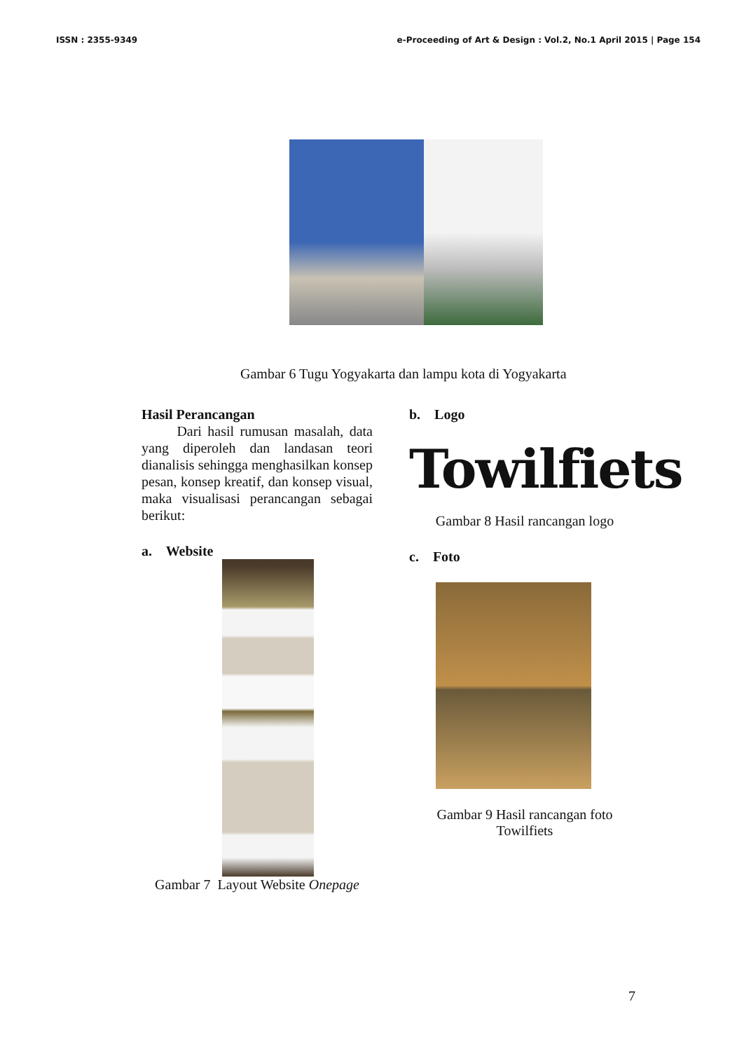ISSN : 2355-9349 e-Proceeding of Art & Design : Vol.2, No.1 April 2015 | Page 154
Gambar 6 Tugu Yogyakarta dan lampu kota di Yogyakarta
Hasil Perancangan
Dari hasil rumusan masalah, data yang diperoleh dan landasan teori dianalisis sehingga menghasilkan konsep pesan, konsep kreatif, dan konsep visual, maka visualisasi perancangan sebagai berikut:
a. Website
Gambar 7 Layout Website Onepage
b. Logo
Towilfiets
Gambar 8 Hasil rancangan logo
c. Foto
Gambar 9 Hasil rancangan foto
Towilfiets
7